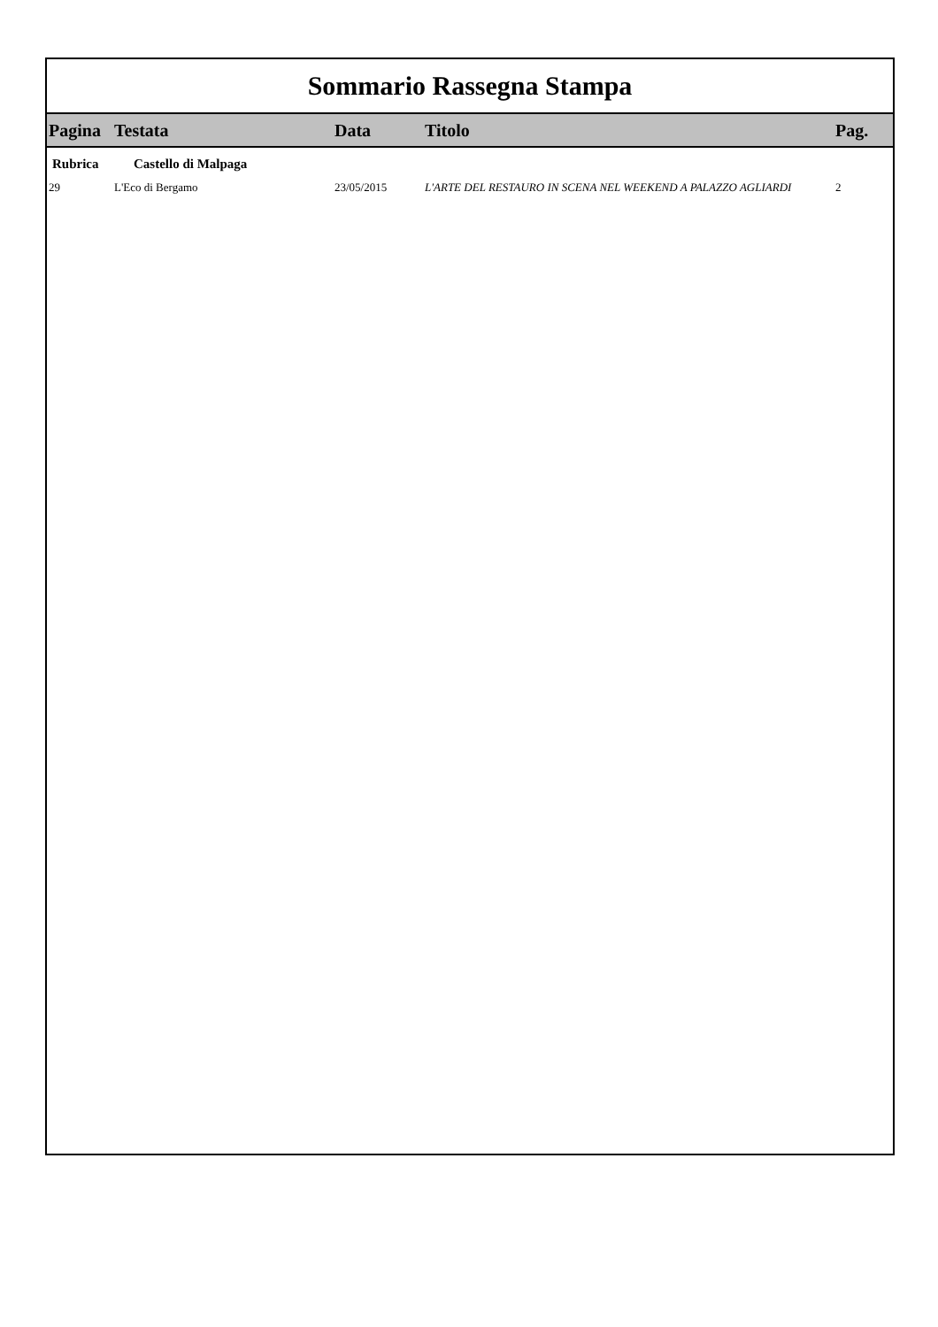Sommario Rassegna Stampa
| Pagina | Testata | Data | Titolo | Pag. |
| --- | --- | --- | --- | --- |
| Rubrica | Castello di Malpaga | | | |
| 29 | L'Eco di Bergamo | 23/05/2015 | L'ARTE DEL RESTAURO IN SCENA NEL WEEKEND A PALAZZO AGLIARDI | 2 |